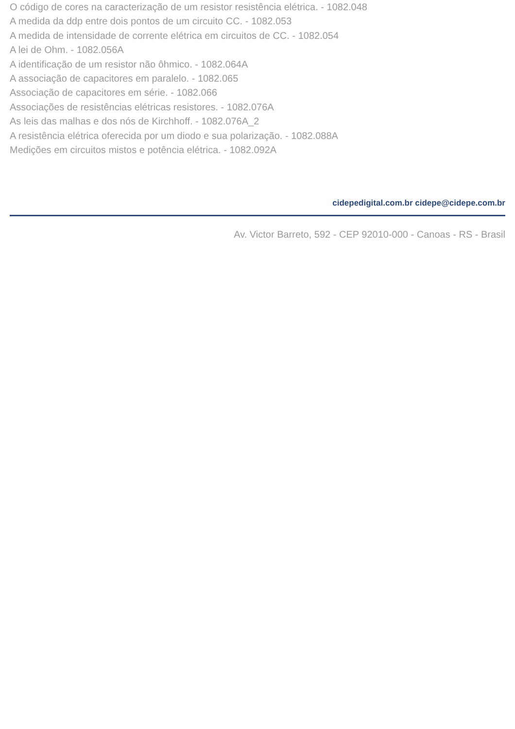O código de cores na caracterização de um resistor resistência elétrica. - 1082.048
A medida da ddp entre dois pontos de um circuito CC. - 1082.053
A medida de intensidade de corrente elétrica em circuitos de CC. - 1082.054
A lei de Ohm. - 1082.056A
A identificação de um resistor não ôhmico. - 1082.064A
A associação de capacitores em paralelo. - 1082.065
Associação de capacitores em série. - 1082.066
Associações de resistências elétricas resistores. - 1082.076A
As leis das malhas e dos nós de Kirchhoff. - 1082.076A_2
A resistência elétrica oferecida por um diodo e sua polarização. - 1082.088A
Medições em circuitos mistos e potência elétrica. - 1082.092A
cidepedigital.com.br cidepe@cidepe.com.br
Av. Victor Barreto, 592 - CEP 92010-000 - Canoas - RS - Brasil